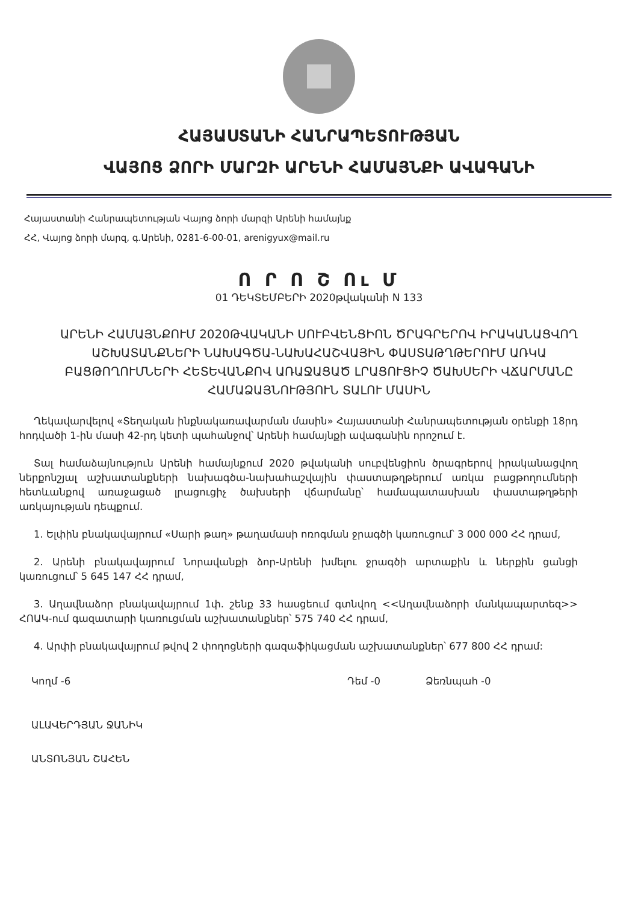ՀԱՅԱՍՏԱՆԻ ՀԱՆՐԱՊԵՏՈՒԹՅԱՆ
ՎԱՅՈՑ ՁՈՐԻ ՄԱՐԶԻ ԱՐԵՆԻ ՀԱՄԱՅՆՔԻ ԱՎԱԳԱՆԻ
Հայաստանի Հանրապետության Վայոց ձորի մարզի Արենի համայնք
ՀՀ, Վայոց ձորի մարզ, գ.Արենի, 0281-6-00-01, arenigyux@mail.ru
Ո Ր Ո Շ Ու Մ
01 ԴԵԿՏԵՄԲԵՐԻ 2020թվականի N 133
ԱՐԵՆԻ ՀԱՄԱՅՆՔՈՒՄ 2020ԹՎԱԿԱՆԻ ՍՈՒԲՎԵՆՑԻՈՆ ԾՐԱԳՐԵՐՈՎ ԻՐԱԿԱՆԱՑՎՈՂ ԱՇԽԱՏԱՆՔՆԵՐԻ ՆԱԽԱԳԾԱ-ՆԱԽԱՀԱՇՎԱՅԻՆ ՓԱՍՏԱԹՂԹԵՐՈՒՄ ԱՌԿԱ ԲԱՑԹՈՂՈՒՄՆԵՐԻ ՀԵՏԵՎԱՆՔՈՎ ԱՌԱՋԱՑԱԾ ԼՐԱՑՈՒՑԻՉ ԾԱԽՍԵՐԻ ՎՃԱՐՄԱՆԸ ՀԱՄԱՁԱՅՆՈՒԹՅՈՒՆ ՏԱԼՈՒ ՄԱՍԻՆ
Ղեկավարվելով «Տեղական ինքնակառավարման մասին» Հայաստանի Հանրապետության օրենքի 18րդ հոդվածի 1-ին մասի 42-րդ կետի պահանջով՝ Արենի համայնքի ավագանին որոշում է.
Տալ համաձայնություն Արենի համայնքում 2020 թվականի սուբվենցիոն ծրագրերով իրականացվող ներքոնշյալ աշխատանքների նախագծա-նախահաշվային փաստաթղթերում առկա բացթողումների հետևանքով առաջացած լրացուցիչ ծախսերի վճարմանը՝ համապատասխան փաստաթղթերի առկայության դեպքում.
1. Ելփին բնակավայրում «Սարի թաղ» թաղամասի ոռոգման ջրագծի կառուցում՝ 3 000 000 ՀՀ դրամ,
2. Արենի բնակավայրում Նորավանքի ձոր-Արենի խմելու ջրագծի արտաքին և ներքին ցանցի կառուցում՝ 5 645 147 ՀՀ դրամ,
3. Աղավնաձոր բնակավայրում 1փ. շենք 33 հասցեում գտնվող <<Աղավնաձորի մանկապարտեզ>> ՀՈԱԿ-ում գազատարի կառուցման աշխատանքներ՝ 575 740 ՀՀ դրամ,
4. Արփի բնակավայրում թվով 2 փողոցների գազաֆիկացման աշխատանքներ՝ 677 800 ՀՀ դրամ:
Կողմ -6 Դեմ -0 Ձեռնպահ -0
ԱԼԱՎԵՐԴՅԱՆ ՋԱՆԻԿ
ԱՆՏՈՆՅԱՆ ՇԱՀԵՆ